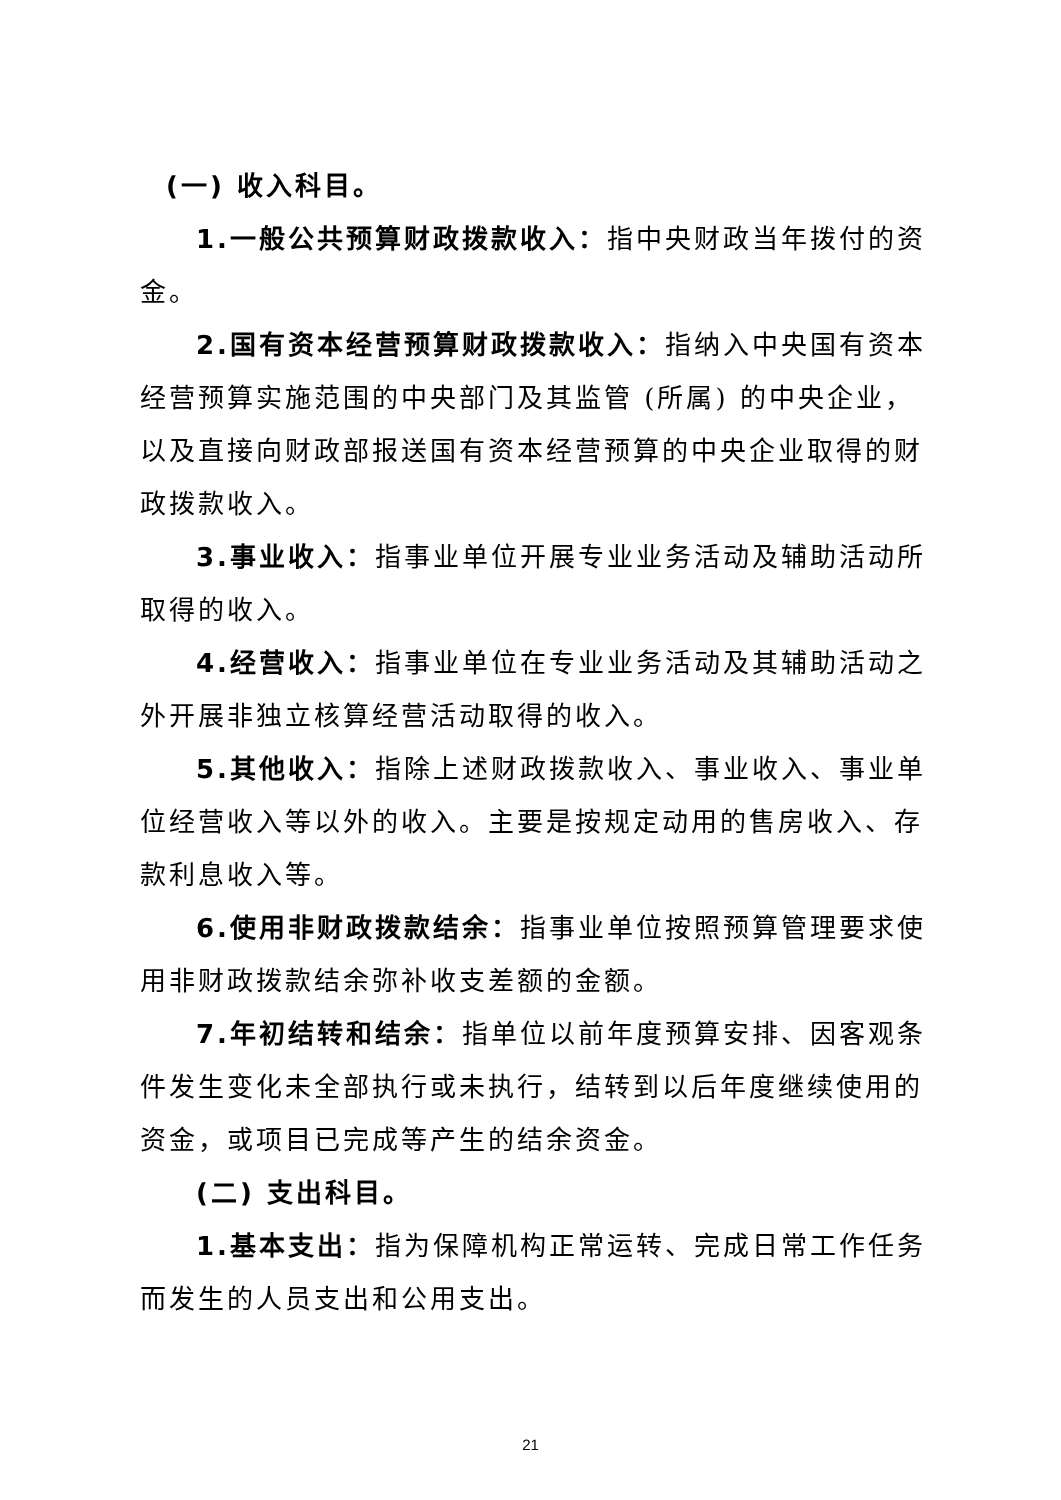(一) 收入科目。
1.一般公共预算财政拨款收入：指中央财政当年拨付的资金。
2.国有资本经营预算财政拨款收入：指纳入中央国有资本经营预算实施范围的中央部门及其监管 (所属) 的中央企业，以及直接向财政部报送国有资本经营预算的中央企业取得的财政拨款收入。
3.事业收入：指事业单位开展专业业务活动及辅助活动所取得的收入。
4.经营收入：指事业单位在专业业务活动及其辅助活动之外开展非独立核算经营活动取得的收入。
5.其他收入：指除上述财政拨款收入、事业收入、事业单位经营收入等以外的收入。主要是按规定动用的售房收入、存款利息收入等。
6.使用非财政拨款结余：指事业单位按照预算管理要求使用非财政拨款结余弥补收支差额的金额。
7.年初结转和结余：指单位以前年度预算安排、因客观条件发生变化未全部执行或未执行，结转到以后年度继续使用的资金，或项目已完成等产生的结余资金。
(二) 支出科目。
1.基本支出：指为保障机构正常运转、完成日常工作任务而发生的人员支出和公用支出。
21